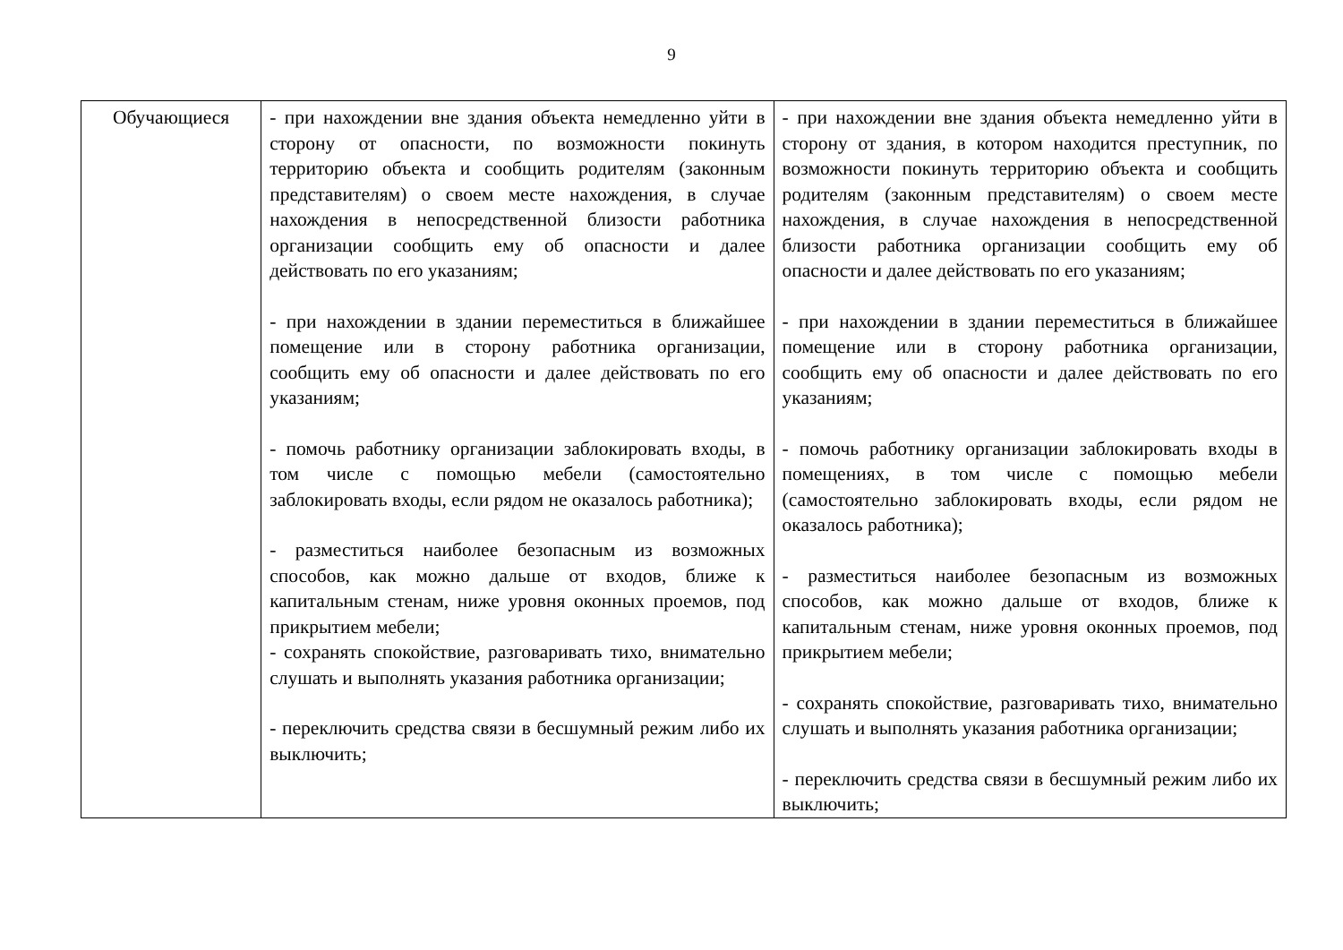9
| Обучающиеся | - при нахождении вне здания объекта немедленно уйти в сторону от опасности, по возможности покинуть территорию объекта и сообщить родителям (законным представителям) о своем месте нахождения, в случае нахождения в непосредственной близости работника организации сообщить ему об опасности и далее действовать по его указаниям; - при нахождении в здании переместиться в ближайшее помещение или в сторону работника организации, сообщить ему об опасности и далее действовать по его указаниям; - помочь работнику организации заблокировать входы, в том числе с помощью мебели (самостоятельно заблокировать входы, если рядом не оказалось работника); - разместиться наиболее безопасным из возможных способов, как можно дальше от входов, ближе к капитальным стенам, ниже уровня оконных проемов, под прикрытием мебели; - сохранять спокойствие, разговаривать тихо, внимательно слушать и выполнять указания работника организации; - переключить средства связи в бесшумный режим либо их выключить; | - при нахождении вне здания объекта немедленно уйти в сторону от здания, в котором находится преступник, по возможности покинуть территорию объекта и сообщить родителям (законным представителям) о своем месте нахождения, в случае нахождения в непосредственной близости работника организации сообщить ему об опасности и далее действовать по его указаниям; - при нахождении в здании переместиться в ближайшее помещение или в сторону работника организации, сообщить ему об опасности и далее действовать по его указаниям; - помочь работнику организации заблокировать входы в помещениях, в том числе с помощью мебели (самостоятельно заблокировать входы, если рядом не оказалось работника); - разместиться наиболее безопасным из возможных способов, как можно дальше от входов, ближе к капитальным стенам, ниже уровня оконных проемов, под прикрытием мебели; - сохранять спокойствие, разговаривать тихо, внимательно слушать и выполнять указания работника организации; - переключить средства связи в бесшумный режим либо их выключить; |